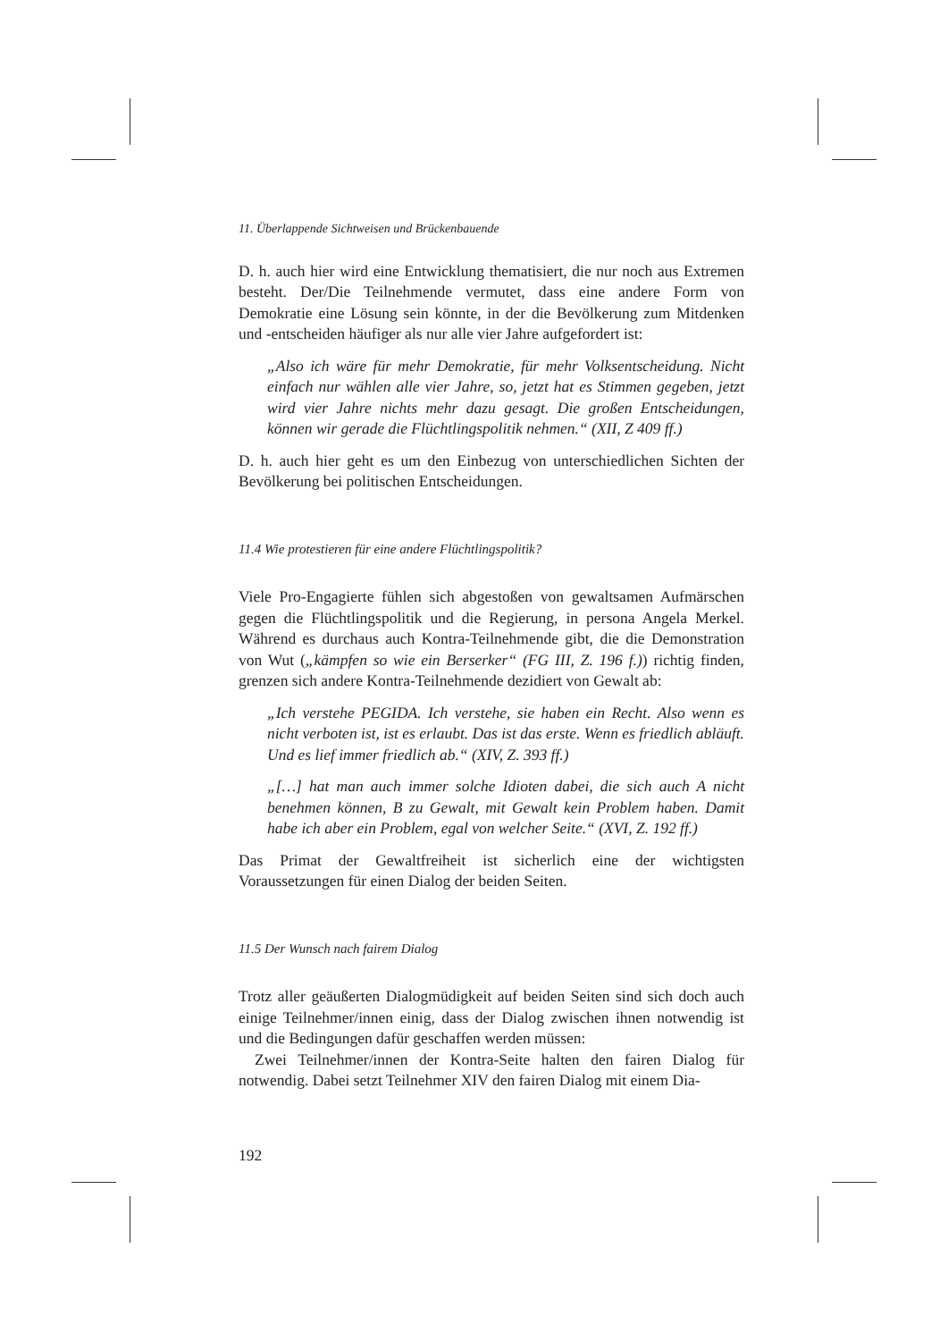11. Überlappende Sichtweisen und Brückenbauende
D. h. auch hier wird eine Entwicklung thematisiert, die nur noch aus Extremen besteht. Der/Die Teilnehmende vermutet, dass eine andere Form von Demokratie eine Lösung sein könnte, in der die Bevölkerung zum Mitdenken und -entscheiden häufiger als nur alle vier Jahre aufgefordert ist:
„Also ich wäre für mehr Demokratie, für mehr Volksentscheidung. Nicht einfach nur wählen alle vier Jahre, so, jetzt hat es Stimmen gegeben, jetzt wird vier Jahre nichts mehr dazu gesagt. Die großen Entscheidungen, können wir gerade die Flüchtlingspolitik nehmen.“ (XII, Z 409 ff.)
D. h. auch hier geht es um den Einbezug von unterschiedlichen Sichten der Bevölkerung bei politischen Entscheidungen.
11.4 Wie protestieren für eine andere Flüchtlingspolitik?
Viele Pro-Engagierte fühlen sich abgestoßen von gewaltsamen Aufmärschen gegen die Flüchtlingspolitik und die Regierung, in persona Angela Merkel. Während es durchaus auch Kontra-Teilnehmende gibt, die die Demonstration von Wut („kämpfen so wie ein Berserker“ (FG III, Z. 196 f.)) richtig finden, grenzen sich andere Kontra-Teilnehmende dezidiert von Gewalt ab:
„Ich verstehe PEGIDA. Ich verstehe, sie haben ein Recht. Also wenn es nicht verboten ist, ist es erlaubt. Das ist das erste. Wenn es friedlich abläuft. Und es lief immer friedlich ab.“ (XIV, Z. 393 ff.)
„[…] hat man auch immer solche Idioten dabei, die sich auch A nicht benehmen können, B zu Gewalt, mit Gewalt kein Problem haben. Damit habe ich aber ein Problem, egal von welcher Seite.“ (XVI, Z. 192 ff.)
Das Primat der Gewaltfreiheit ist sicherlich eine der wichtigsten Voraussetzungen für einen Dialog der beiden Seiten.
11.5 Der Wunsch nach fairem Dialog
Trotz aller geäußerten Dialogmüdigkeit auf beiden Seiten sind sich doch auch einige Teilnehmer/innen einig, dass der Dialog zwischen ihnen notwendig ist und die Bedingungen dafür geschaffen werden müssen:
Zwei Teilnehmer/innen der Kontra-Seite halten den fairen Dialog für notwendig. Dabei setzt Teilnehmer XIV den fairen Dialog mit einem Dia-
192